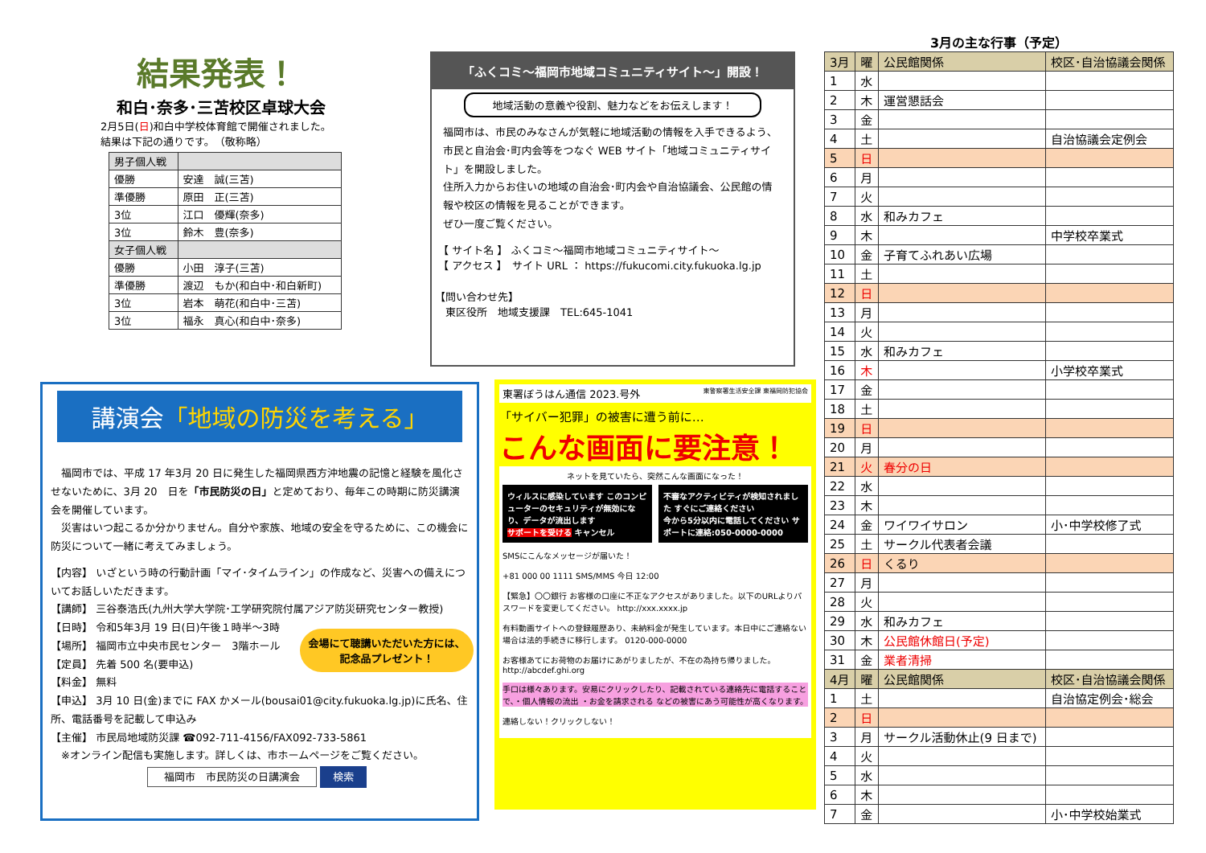結果発表！
和白･奈多･三苫校区卓球大会
2月5日(日)和白中学校体育館で開催されました。
結果は下記の通りです。　（敬称略）
| 男子個人戦 | |
| --- | --- |
| 優勝 | 安達 誠(三苫) |
| 準優勝 | 原田 正(三苫) |
| 3位 | 江口 優輝(奈多) |
| 3位 | 鈴木 豊(奈多) |
| 女子個人戦 | |
| 優勝 | 小田 淳子(三苫) |
| 準優勝 | 渡辺 もか(和白中･和白新町) |
| 3位 | 岩本 萌花(和白中･三苫) |
| 3位 | 福永 真心(和白中･奈多) |
「ふくコミ～福岡市地域コミュニティサイト～」開設！
地域活動の意義や役割、魅力などをお伝えします！
福岡市は、市民のみなさんが気軽に地域活動の情報を入手できるよう、市民と自治会･町内会等をつなぐ WEB サイト「地域コミュニティサイト」を開設しました。
住所入力からお住いの地域の自治会･町内会や自治協議会、公民館の情報や校区の情報を見ることができます。
ぜひ一度ご覧ください。
【 サイト名 】 ふくコミ～福岡市地域コミュニティサイト～
【 アクセス 】　サイト URL ： https://fukucomi.city.fukuoka.lg.jp
【問い合わせ先】
　東区役所　地域支援課　TEL:645-1041
講演会「地域の防災を考える」
　福岡市では、平成 17 年3月 20 日に発生した福岡県西方沖地震の記憶と経験を風化させないために、3月 20　日を「市民防災の日」と定めており、毎年この時期に防災講演会を開催しています。
　災害はいつ起こるか分かりません。自分や家族、地域の安全を守るために、この機会に防災について一緒に考えてみましょう。
【内容】 いざという時の行動計画「マイ･タイムライン」の作成など、災害への備えについてお話しいただきます。
【講師】 三谷泰浩氏(九州大学大学院･工学研究院付属アジア防災研究センター教授)
【日時】 令和5年3月 19 日(日)午後１時半～3時
【場所】 福岡市立中央市民センター　3階ホール
【定員】 先着 500 名(要申込)
【料金】 無料
【申込】 3月 10 日(金)までに FAX かメール(bousai01@city.fukuoka.lg.jp)に氏名、住所、電話番号を記載して申込み
【主催】 市民局地域防災課 ☎092-711-4156/FAX092-733-5861
　※オンライン配信も実施します。詳しくは、市ホームページをご覧ください。
会場にて聴講いただいた方には、記念品プレゼント！
福岡市　市民防災の日講演会 検索
東署ぼうはん通信 2023.号外 東警察署生活安全課 東福岡防犯協会
「サイバー犯罪」の被害に遭う前に…
こんな画面に要注意！
ネットを見ていたら、突然こんな画面になった！
ウィルスに感染しています このコンピューターのセキュリティが無効になり、データが流出します
サポートを受ける キャンセル
不審なアクティビティが検知されました すぐにご連絡ください
今から5分以内に電話してください サポートに連絡:050-0000-0000
SMSにこんなメッセージが届いた！
+81 000 00 1111 SMS/MMS 今日 12:00
【緊急】〇〇銀行 お客様の口座に不正なアクセスがありました。以下のURLよりパスワードを変更してください。 http://xxx.xxxx.jp
有料動画サイトへの登録履歴あり、未納料金が発生しています。本日中にご連絡ない場合は法的手続きに移行します。 0120-000-0000
お客様あてにお荷物のお届けにあがりましたが、不在の為持ち帰りました。 http://abcdef.ghi.org
手口は様々あります。安易にクリックしたり、記載されている連絡先に電話することで、・個人情報の流出 ・お金を請求される などの被害にあう可能性が高くなります。
連絡しない！クリックしない！
3月の主な行事（予定）
| 3月 | 曜 | 公民館関係 | 校区･自治協議会関係 |
| --- | --- | --- | --- |
| 1 | 水 | | |
| 2 | 木 | 運営懇話会 | |
| 3 | 金 | | |
| 4 | 土 | | 自治協議会定例会 |
| 5 | 日 | | |
| 6 | 月 | | |
| 7 | 火 | | |
| 8 | 水 | 和みカフェ | |
| 9 | 木 | | 中学校卒業式 |
| 10 | 金 | 子育てふれあい広場 | |
| 11 | 土 | | |
| 12 | 日 | | |
| 13 | 月 | | |
| 14 | 火 | | |
| 15 | 水 | 和みカフェ | |
| 16 | 木 | | 小学校卒業式 |
| 17 | 金 | | |
| 18 | 土 | | |
| 19 | 日 | | |
| 20 | 月 | | |
| 21 | 火 | 春分の日 | |
| 22 | 水 | | |
| 23 | 木 | | |
| 24 | 金 | ワイワイサロン | 小･中学校修了式 |
| 25 | 土 | サークル代表者会議 | |
| 26 | 日 | くるり | |
| 27 | 月 | | |
| 28 | 火 | | |
| 29 | 水 | 和みカフェ | |
| 30 | 木 | 公民館休館日(予定) | |
| 31 | 金 | 業者清掃 | |
| 4月 | 曜 | 公民館関係 | 校区･自治協議会関係 |
| 1 | 土 | | 自治協定例会･総会 |
| 2 | 日 | | |
| 3 | 月 | サークル活動休止(9 日まで) | |
| 4 | 火 | | |
| 5 | 水 | | |
| 6 | 木 | | |
| 7 | 金 | | 小･中学校始業式 |